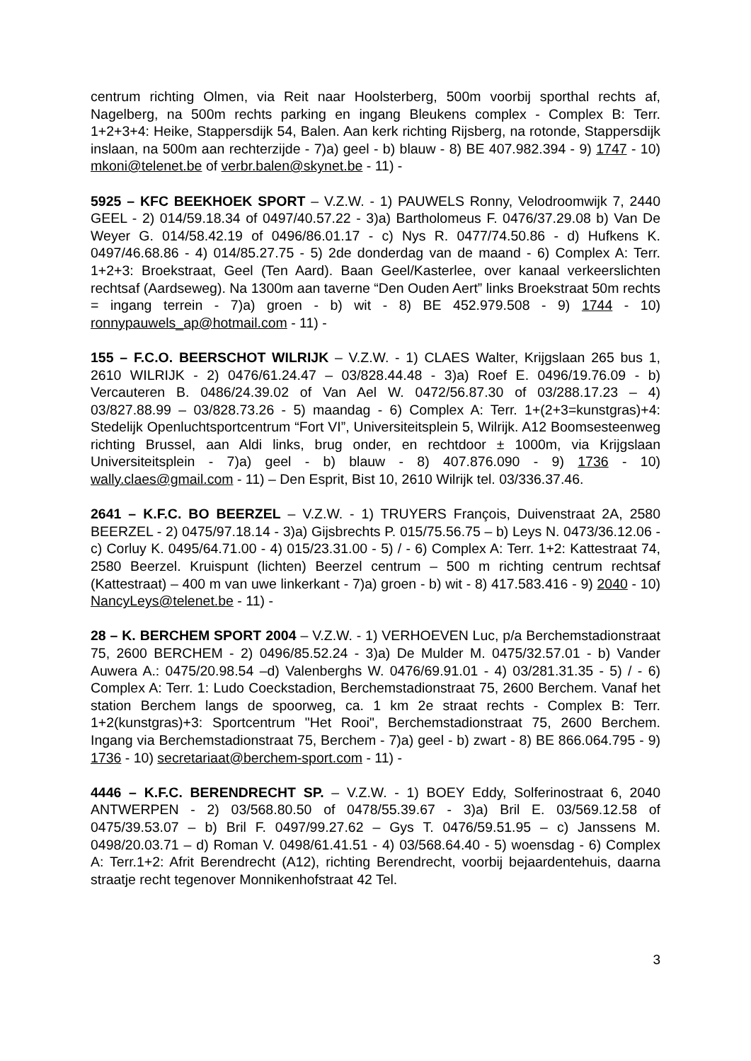centrum richting Olmen, via Reit naar Hoolsterberg, 500m voorbij sporthal rechts af, Nagelberg, na 500m rechts parking en ingang Bleukens complex - Complex B: Terr. 1+2+3+4: Heike, Stappersdijk 54, Balen. Aan kerk richting Rijsberg, na rotonde, Stappersdijk inslaan, na 500m aan rechterzijde - 7)a) geel - b) blauw - 8) BE 407.982.394 - 9) 1747 - 10) mkoni@telenet.be of verbr.balen@skynet.be - 11) -
5925 – KFC BEEKHOEK SPORT – V.Z.W. - 1) PAUWELS Ronny, Velodroomwijk 7, 2440 GEEL - 2) 014/59.18.34 of 0497/40.57.22 - 3)a) Bartholomeus F. 0476/37.29.08 b) Van De Weyer G. 014/58.42.19 of 0496/86.01.17 - c) Nys R. 0477/74.50.86 - d) Hufkens K. 0497/46.68.86 - 4) 014/85.27.75 - 5) 2de donderdag van de maand - 6) Complex A: Terr. 1+2+3: Broekstraat, Geel (Ten Aard). Baan Geel/Kasterlee, over kanaal verkeerslichten rechtsaf (Aardseweg). Na 1300m aan taverne “Den Ouden Aert” links Broekstraat 50m rechts = ingang terrein - 7)a) groen - b) wit - 8) BE 452.979.508 - 9) 1744 - 10) ronnypauwels_ap@hotmail.com - 11) -
155 – F.C.O. BEERSCHOT WILRIJK – V.Z.W. - 1) CLAES Walter, Krijgslaan 265 bus 1, 2610 WILRIJK - 2) 0476/61.24.47 – 03/828.44.48 - 3)a) Roef E. 0496/19.76.09 - b) Vercauteren B. 0486/24.39.02 of Van Ael W. 0472/56.87.30 of 03/288.17.23 – 4) 03/827.88.99 – 03/828.73.26 - 5) maandag - 6) Complex A: Terr. 1+(2+3=kunstgras)+4: Stedelijk Openluchtsportcentrum “Fort VI”, Universiteitsplein 5, Wilrijk. A12 Boomsesteenweg richting Brussel, aan Aldi links, brug onder, en rechtdoor ± 1000m, via Krijgslaan Universiteitsplein - 7)a) geel - b) blauw - 8) 407.876.090 - 9) 1736 - 10) wally.claes@gmail.com - 11) – Den Esprit, Bist 10, 2610 Wilrijk tel. 03/336.37.46.
2641 – K.F.C. BO BEERZEL – V.Z.W. - 1) TRUYERS François, Duivenstraat 2A, 2580 BEERZEL - 2) 0475/97.18.14 - 3)a) Gijsbrechts P. 015/75.56.75 – b) Leys N. 0473/36.12.06 - c) Corluy K. 0495/64.71.00 - 4) 015/23.31.00 - 5) / - 6) Complex A: Terr. 1+2: Kattestraat 74, 2580 Beerzel. Kruispunt (lichten) Beerzel centrum – 500 m richting centrum rechtsaf (Kattestraat) – 400 m van uwe linkerkant - 7)a) groen - b) wit - 8) 417.583.416 - 9) 2040 - 10) NancyLeys@telenet.be - 11) -
28 – K. BERCHEM SPORT 2004 – V.Z.W. - 1) VERHOEVEN Luc, p/a Berchemstadionstraat 75, 2600 BERCHEM - 2) 0496/85.52.24 - 3)a) De Mulder M. 0475/32.57.01 - b) Vander Auwera A.: 0475/20.98.54 –d) Valenberghs W. 0476/69.91.01 - 4) 03/281.31.35 - 5) / - 6) Complex A: Terr. 1: Ludo Coeckstadion, Berchemstadionstraat 75, 2600 Berchem. Vanaf het station Berchem langs de spoorweg, ca. 1 km 2e straat rechts - Complex B: Terr. 1+2(kunstgras)+3: Sportcentrum "Het Rooi", Berchemstadionstraat 75, 2600 Berchem. Ingang via Berchemstadionstraat 75, Berchem - 7)a) geel - b) zwart - 8) BE 866.064.795 - 9) 1736 - 10) secretariaat@berchem-sport.com - 11) -
4446 – K.F.C. BERENDRECHT SP. – V.Z.W. - 1) BOEY Eddy, Solferinostraat 6, 2040 ANTWERPEN - 2) 03/568.80.50 of 0478/55.39.67 - 3)a) Bril E. 03/569.12.58 of 0475/39.53.07 – b) Bril F. 0497/99.27.62 – Gys T. 0476/59.51.95 – c) Janssens M. 0498/20.03.71 – d) Roman V. 0498/61.41.51 - 4) 03/568.64.40 - 5) woensdag - 6) Complex A: Terr.1+2: Afrit Berendrecht (A12), richting Berendrecht, voorbij bejaardentehuis, daarna straatje recht tegenover Monnikenhofstraat 42 Tel.
3